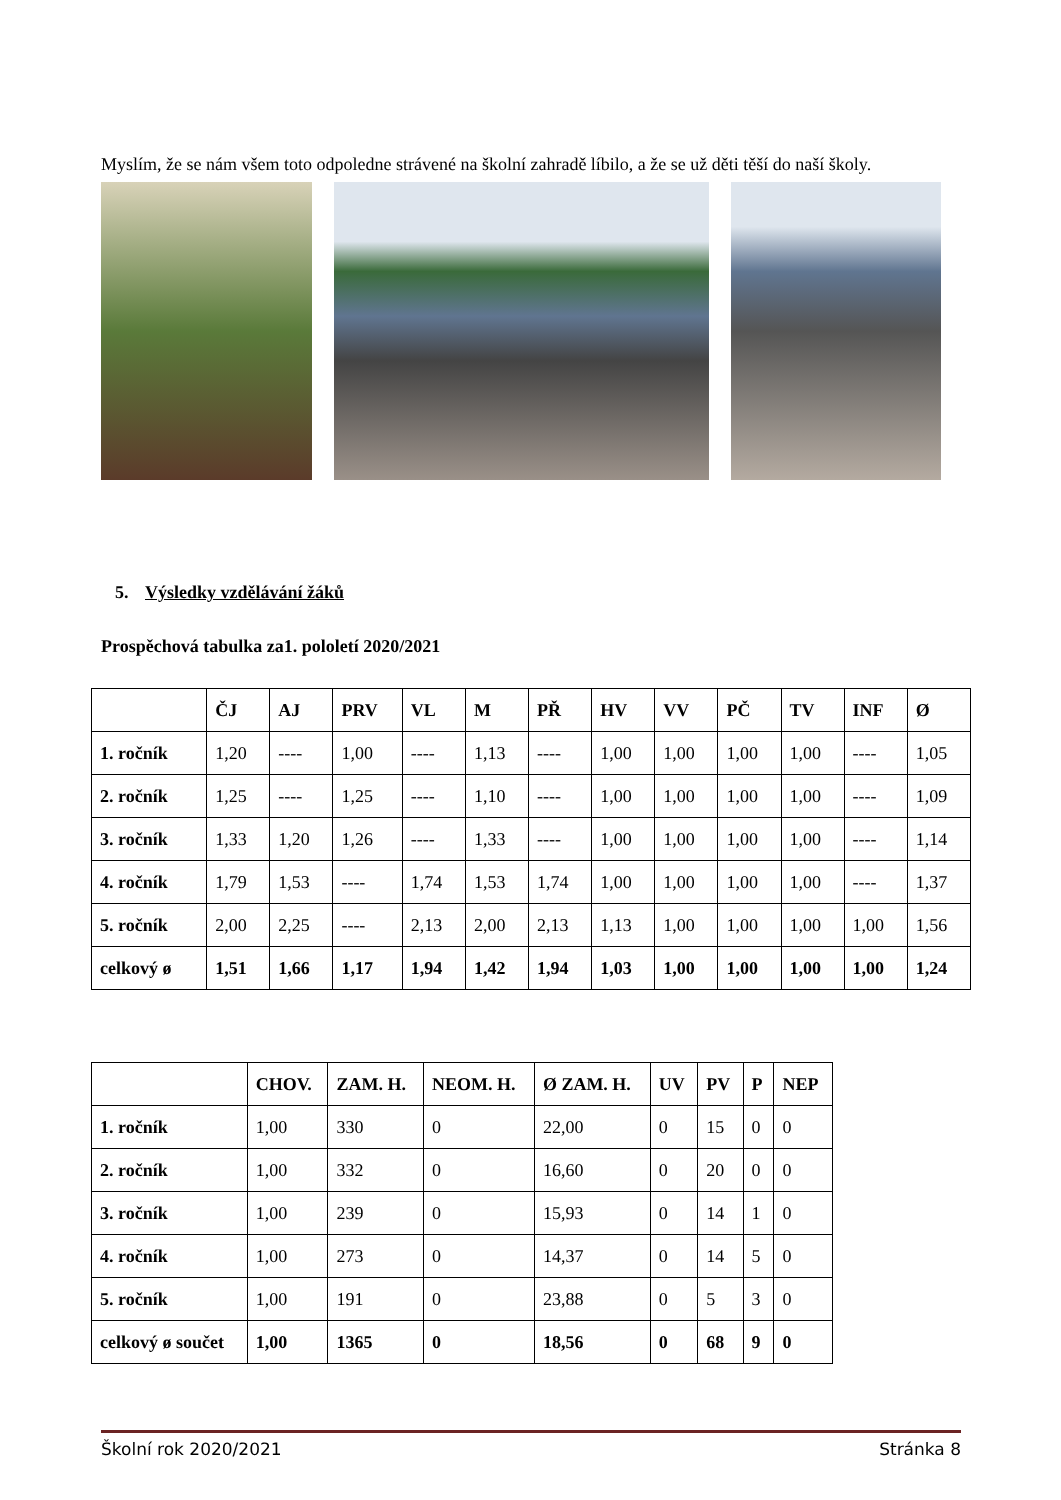Myslím, že se nám všem toto odpoledne strávené na školní zahradě líbilo, a že se už děti těší do naší školy.
5. Výsledky vzdělávání žáků
Prospěchová tabulka za1. pololetí 2020/2021
| | ČJ | AJ | PRV | VL | M | PŘ | HV | VV | PČ | TV | INF | Ø |
| --- | --- | --- | --- | --- | --- | --- | --- | --- | --- | --- | --- | --- |
| 1. ročník | 1,20 | ---- | 1,00 | ---- | 1,13 | ---- | 1,00 | 1,00 | 1,00 | 1,00 | ---- | 1,05 |
| 2. ročník | 1,25 | ---- | 1,25 | ---- | 1,10 | ---- | 1,00 | 1,00 | 1,00 | 1,00 | ---- | 1,09 |
| 3. ročník | 1,33 | 1,20 | 1,26 | ---- | 1,33 | ---- | 1,00 | 1,00 | 1,00 | 1,00 | ---- | 1,14 |
| 4. ročník | 1,79 | 1,53 | ---- | 1,74 | 1,53 | 1,74 | 1,00 | 1,00 | 1,00 | 1,00 | ---- | 1,37 |
| 5. ročník | 2,00 | 2,25 | ---- | 2,13 | 2,00 | 2,13 | 1,13 | 1,00 | 1,00 | 1,00 | 1,00 | 1,56 |
| celkový ø | 1,51 | 1,66 | 1,17 | 1,94 | 1,42 | 1,94 | 1,03 | 1,00 | 1,00 | 1,00 | 1,00 | 1,24 |
| | CHOV. | ZAM. H. | NEOM. H. | Ø ZAM. H. | UV | PV | P | NEP |
| --- | --- | --- | --- | --- | --- | --- | --- | --- |
| 1. ročník | 1,00 | 330 | 0 | 22,00 | 0 | 15 | 0 | 0 |
| 2. ročník | 1,00 | 332 | 0 | 16,60 | 0 | 20 | 0 | 0 |
| 3. ročník | 1,00 | 239 | 0 | 15,93 | 0 | 14 | 1 | 0 |
| 4. ročník | 1,00 | 273 | 0 | 14,37 | 0 | 14 | 5 | 0 |
| 5. ročník | 1,00 | 191 | 0 | 23,88 | 0 | 5 | 3 | 0 |
| celkový ø součet | 1,00 | 1365 | 0 | 18,56 | 0 | 68 | 9 | 0 |
Školní rok 2020/2021 Stránka 8